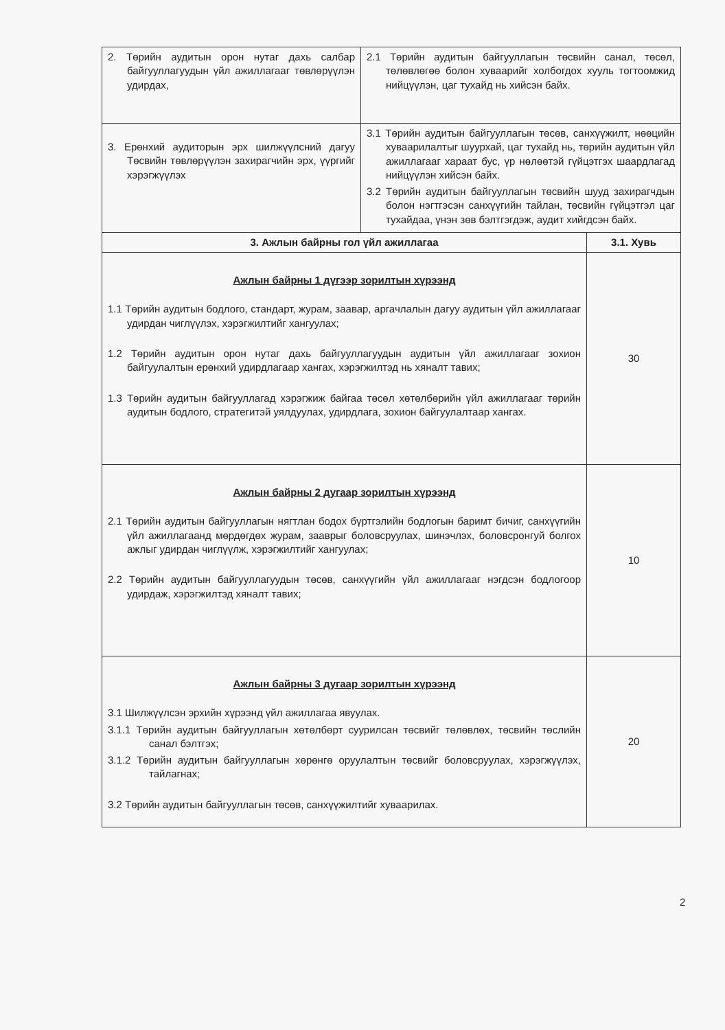| 2. Төрийн аудитын орон нутаг дахь салбар байгууллагуудын үйл ажиллагааг төвлөрүүлэн удирдах, | 2.1 Төрийн аудитын байгууллагын төсвийн санал, төсөл, төлөвлөгөө болон хуваарийг холбогдох хууль тогтоомжид нийцүүлэн, цаг тухайд нь хийсэн байх. | |
| 3. Ерөнхий аудиторын эрх шилжүүлсний дагуу Төсвийн төвлөрүүлэн захирагчийн эрх, үүргийг хэрэгжүүлэх | 3.1 Төрийн аудитын байгууллагын төсөв, санхүүжилт, нөөцийн хуваарилалтыг шуурхай, цаг тухайд нь, төрийн аудитын үйл ажиллагааг хараат бус, үр нөлөөтэй гүйцэтгэх шаардлагад нийцүүлэн хийсэн байх. 3.2 Төрийн аудитын байгууллагын төсвийн шууд захирагчдын болон нэгтгэсэн санхүүгийн тайлан, төсвийн гүйцэтгэл цаг тухайдаа, үнэн зөв бэлтгэгдэж, аудит хийгдсэн байх. | |
| 3. Ажлын байрны гол үйл ажиллагаа | | 3.1. Хувь |
| Ажлын байрны 1 дүгээр зорилтын хүрээнд 1.1 Төрийн аудитын бодлого, стандарт, журам, заавар, аргачлалын дагуу аудитын үйл ажиллагааг удирдан чиглүүлэх, хэрэгжилтийг хангуулах; 1.2 Төрийн аудитын орон нутаг дахь байгууллагуудын аудитын үйл ажиллагааг зохион байгуулалтын ерөнхий удирдлагаар хангах, хэрэгжилтэд нь хяналт тавих; 1.3 Төрийн аудитын байгууллагад хэрэгжиж байгаа төсөл хөтөлбөрийн үйл ажиллагааг төрийн аудитын бодлого, стратегитэй уялдуулах, удирдлага, зохион байгуулалтаар хангах. | | 30 |
| Ажлын байрны 2 дугаар зорилтын хүрээнд 2.1 Төрийн аудитын байгууллагын нягтлан бодох бүртгэлийн бодлогын баримт бичиг, санхүүгийн үйл ажиллагаанд мөрдөгдөх журам, зааврыг боловсруулах, шинэчлэх, боловсронгуй болгох ажлыг удирдан чиглүүлж, хэрэгжилтийг хангуулах; 2.2 Төрийн аудитын байгууллагуудын төсөв, санхүүгийн үйл ажиллагааг нэгдсэн бодлогоор удирдаж, хэрэгжилтэд хяналт тавих; | | 10 |
| Ажлын байрны 3 дугаар зорилтын хүрээнд 3.1 Шилжүүлсэн эрхийн хүрээнд үйл ажиллагаа явуулах. 3.1.1 Төрийн аудитын байгууллагын хөтөлбөрт суурилсан төсвийг төлөвлөх, төсвийн төслийн санал бэлтгэх; 3.1.2 Төрийн аудитын байгууллагын хөрөнгө оруулалтын төсвийг боловсруулах, хэрэгжүүлэх, тайлагнах; 3.2 Төрийн аудитын байгууллагын төсөв, санхүүжилтийг хуваарилах. | | 20 |
2